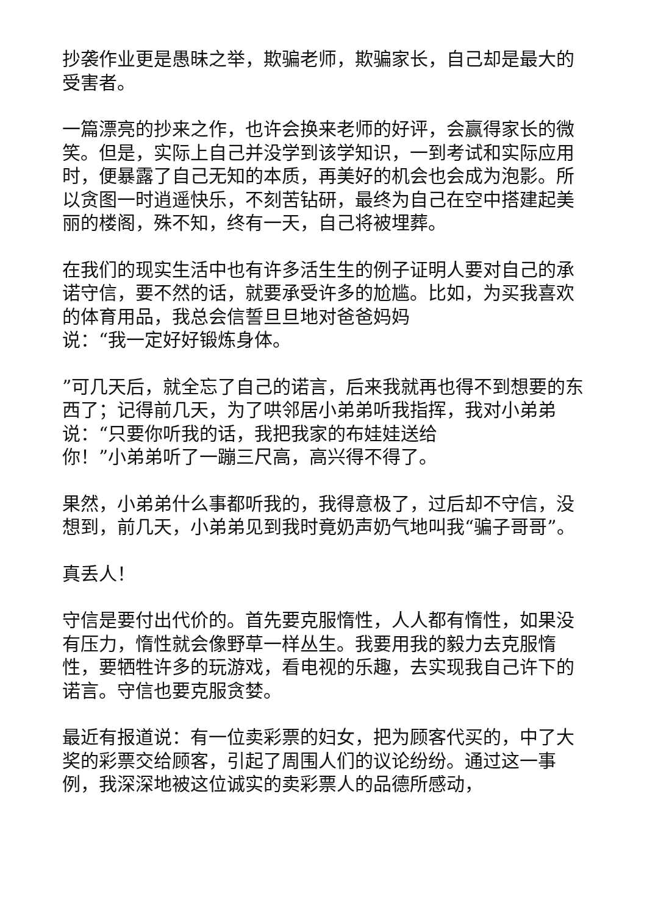抄袭作业更是愚昧之举，欺骗老师，欺骗家长，自己却是最大的受害者。
一篇漂亮的抄来之作，也许会换来老师的好评，会赢得家长的微笑。但是，实际上自己并没学到该学知识，一到考试和实际应用时，便暴露了自己无知的本质，再美好的机会也会成为泡影。所以贪图一时逍遥快乐，不刻苦钻研，最终为自己在空中搭建起美丽的楼阁，殊不知，终有一天，自己将被埋葬。
在我们的现实生活中也有许多活生生的例子证明人要对自己的承诺守信，要不然的话，就要承受许多的尬尴。比如，为买我喜欢的体育用品，我总会信誓旦旦地对爸爸妈妈
说：“我一定好好锻炼身体。
”可几天后，就全忘了自己的诺言，后来我就再也得不到想要的东西了；记得前几天，为了哄邻居小弟弟听我指挥，我对小弟弟说：“只要你听我的话，我把我家的布娃娃送给
你！”小弟弟听了一蹦三尺高，高兴得不得了。
果然，小弟弟什么事都听我的，我得意极了，过后却不守信，没想到，前几天，小弟弟见到我时竟奶声奶气地叫我“骗子哥哥”。
真丢人！
守信是要付出代价的。首先要克服惰性，人人都有惰性，如果没有压力，惰性就会像野草一样丛生。我要用我的毅力去克服惰性，要牺牲许多的玩游戏，看电视的乐趣，去实现我自己许下的诺言。守信也要克服贪婪。
最近有报道说：有一位卖彩票的妇女，把为顾客代买的，中了大奖的彩票交给顾客，引起了周围人们的议论纷纷。通过这一事例，我深深地被这位诚实的卖彩票人的品德所感动，